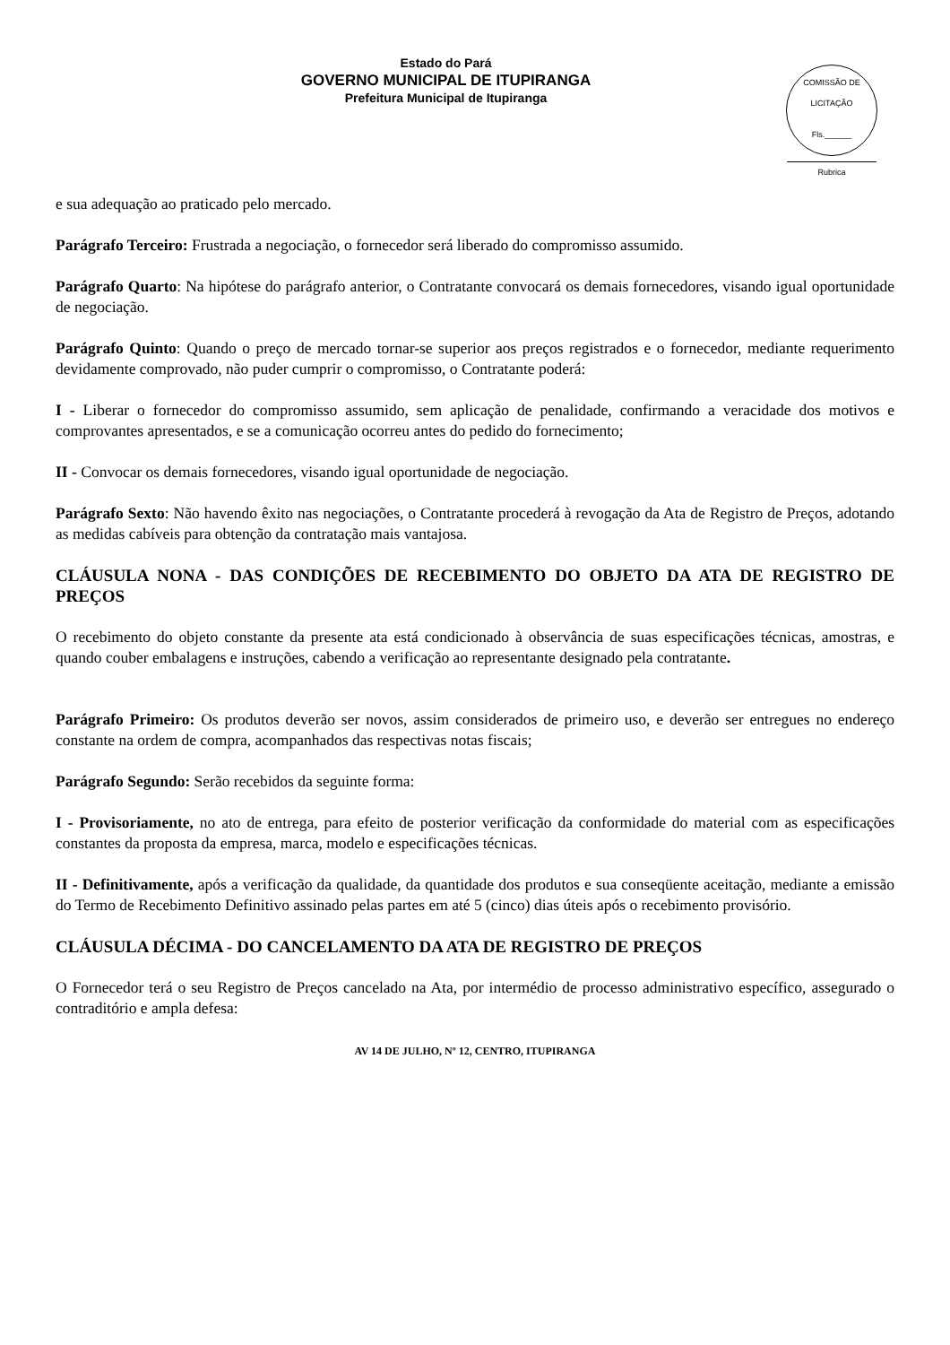Estado do Pará
GOVERNO MUNICIPAL DE ITUPIRANGA
Prefeitura Municipal de Itupiranga
COMISSÃO DE LICITAÇÃO
Fls.______
Rubrica
e sua adequação ao praticado pelo mercado.
Parágrafo Terceiro: Frustrada a negociação, o fornecedor será liberado do compromisso assumido.
Parágrafo Quarto: Na hipótese do parágrafo anterior, o Contratante convocará os demais fornecedores, visando igual oportunidade de negociação.
Parágrafo Quinto: Quando o preço de mercado tornar-se superior aos preços registrados e o fornecedor, mediante requerimento devidamente comprovado, não puder cumprir o compromisso, o Contratante poderá:
I - Liberar o fornecedor do compromisso assumido, sem aplicação de penalidade, confirmando a veracidade dos motivos e comprovantes apresentados, e se a comunicação ocorreu antes do pedido do fornecimento;
II - Convocar os demais fornecedores, visando igual oportunidade de negociação.
Parágrafo Sexto: Não havendo êxito nas negociações, o Contratante procederá à revogação da Ata de Registro de Preços, adotando as medidas cabíveis para obtenção da contratação mais vantajosa.
CLÁUSULA NONA - DAS CONDIÇÕES DE RECEBIMENTO DO OBJETO DA ATA DE REGISTRO DE PREÇOS
O recebimento do objeto constante da presente ata está condicionado à observância de suas especificações técnicas, amostras, e quando couber embalagens e instruções, cabendo a verificação ao representante designado pela contratante.
Parágrafo Primeiro: Os produtos deverão ser novos, assim considerados de primeiro uso, e deverão ser entregues no endereço constante na ordem de compra, acompanhados das respectivas notas fiscais;
Parágrafo Segundo: Serão recebidos da seguinte forma:
I - Provisoriamente, no ato de entrega, para efeito de posterior verificação da conformidade do material com as especificações constantes da proposta da empresa, marca, modelo e especificações técnicas.
II - Definitivamente, após a verificação da qualidade, da quantidade dos produtos e sua conseqüente aceitação, mediante a emissão do Termo de Recebimento Definitivo assinado pelas partes em até 5 (cinco) dias úteis após o recebimento provisório.
CLÁUSULA DÉCIMA - DO CANCELAMENTO DA ATA DE REGISTRO DE PREÇOS
O Fornecedor terá o seu Registro de Preços cancelado na Ata, por intermédio de processo administrativo específico, assegurado o contraditório e ampla defesa:
AV 14 DE JULHO, Nº 12, CENTRO, ITUPIRANGA